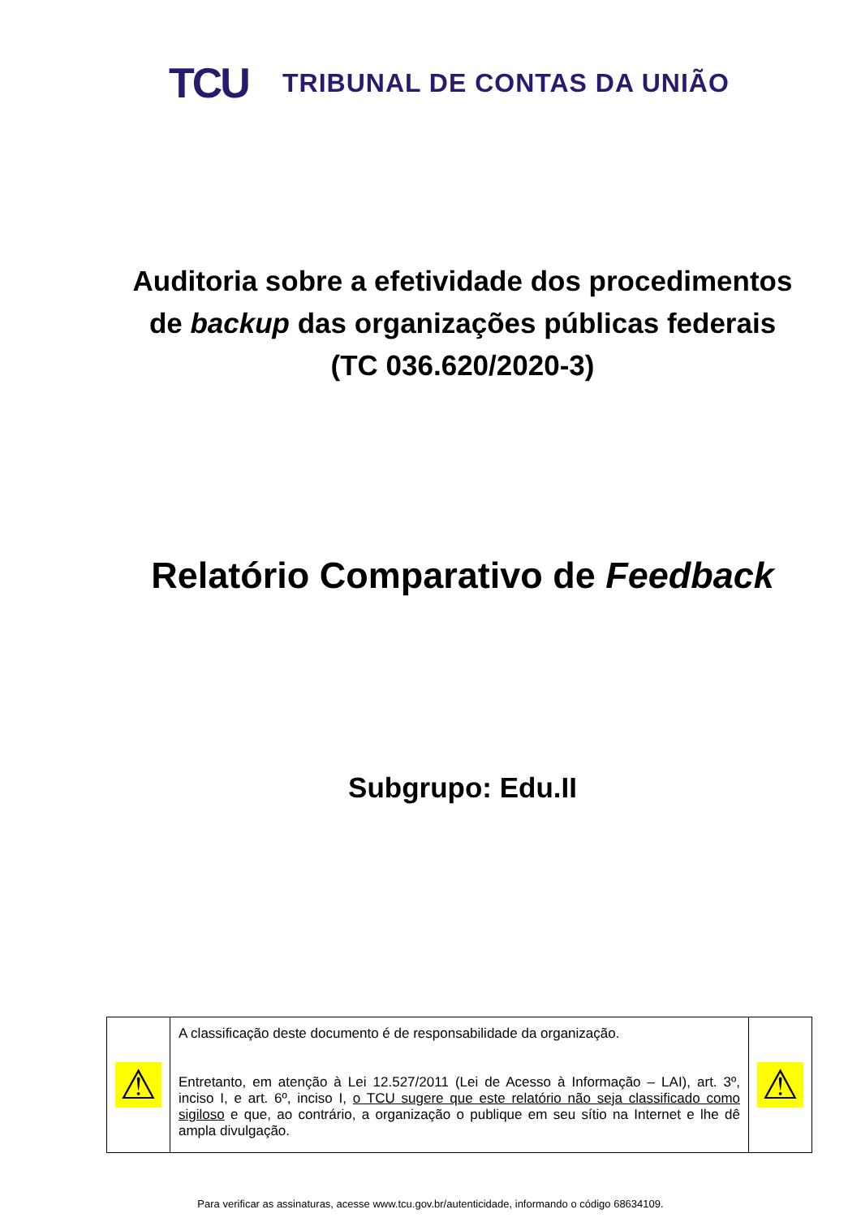TCU
TRIBUNAL DE CONTAS DA UNIÃO
Auditoria sobre a efetividade dos procedimentos
de backup das organizações públicas federais
(TC 036.620/2020-3)
Relatório Comparativo de Feedback
Subgrupo: Edu.II
| ⚠ | A classificação deste documento é de responsabilidade da organização. Entretanto, em atenção à Lei 12.527/2011 (Lei de Acesso à Informação – LAI), art. 3º, inciso I, e art. 6º, inciso I, o TCU sugere que este relatório não seja classificado como sigiloso e que, ao contrário, a organização o publique em seu sítio na Internet e lhe dê ampla divulgação. | ⚠ |
Para verificar as assinaturas, acesse www.tcu.gov.br/autenticidade, informando o código 68634109.